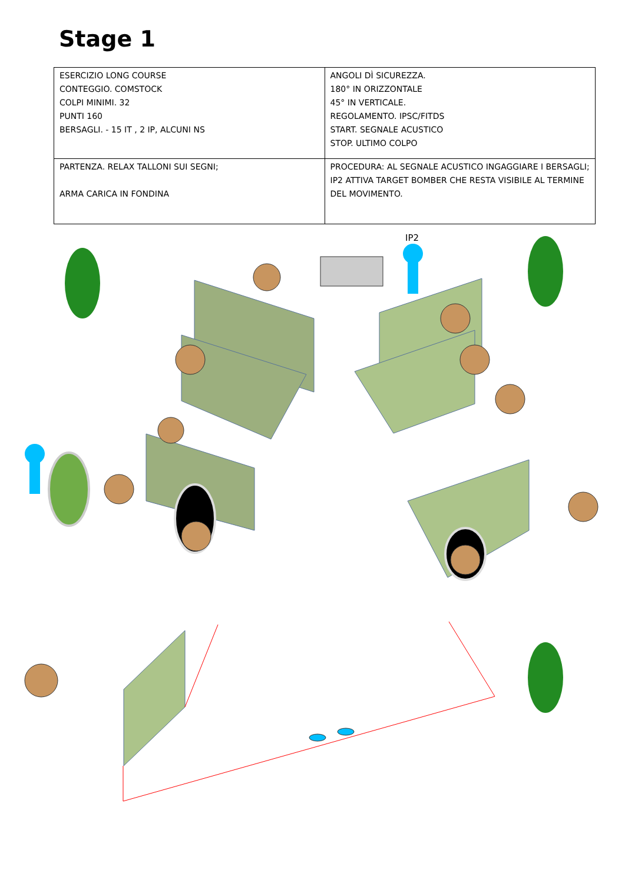Stage 1
| ESERCIZIO LONG COURSE CONTEGGIO. COMSTOCK COLPI MINIMI. 32 PUNTI 160 BERSAGLI. - 15 IT , 2 IP, ALCUNI NS | ANGOLI DÌ SICUREZZA. 180° IN ORIZZONTALE 45° IN VERTICALE. REGOLAMENTO. IPSC/FITDS START. SEGNALE ACUSTICO STOP. ULTIMO COLPO |
| PARTENZA. RELAX TALLONI SUI SEGNI; ARMA CARICA IN FONDINA | PROCEDURA: AL SEGNALE ACUSTICO INGAGGIARE I BERSAGLI; IP2 ATTIVA TARGET BOMBER CHE RESTA VISIBILE AL TERMINE DEL MOVIMENTO. |
IP2